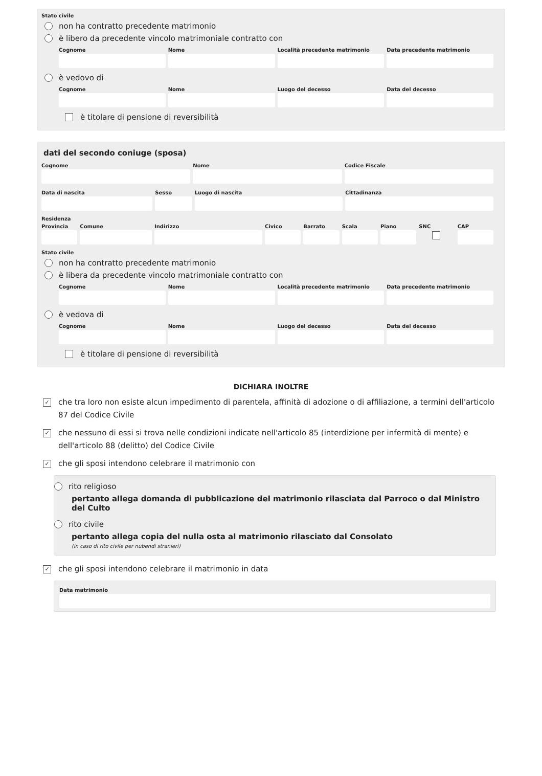Stato civile
non ha contratto precedente matrimonio
è libero da precedente vincolo matrimoniale contratto con
Cognome Nome Località precedente matrimonio Data precedente matrimonio
è vedovo di
Cognome Nome Luogo del decesso Data del decesso
è titolare di pensione di reversibilità
dati del secondo coniuge (sposa)
Cognome Nome Codice Fiscale
Data di nascita Sesso Luogo di nascita Cittadinanza
Residenza
Provincia Comune Indirizzo Civico Barrato Scala Piano SNC CAP
Stato civile
non ha contratto precedente matrimonio
è libera da precedente vincolo matrimoniale contratto con
Cognome Nome Località precedente matrimonio Data precedente matrimonio
è vedova di
Cognome Nome Luogo del decesso Data del decesso
è titolare di pensione di reversibilità
DICHIARA INOLTRE
✓ che tra loro non esiste alcun impedimento di parentela, affinità di adozione o di affiliazione, a termini dell'articolo 87 del Codice Civile
✓ che nessuno di essi si trova nelle condizioni indicate nell'articolo 85 (interdizione per infermità di mente) e dell'articolo 88 (delitto) del Codice Civile
✓ che gli sposi intendono celebrare il matrimonio con
rito religioso
pertanto allega domanda di pubblicazione del matrimonio rilasciata dal Parroco o dal Ministro del Culto
rito civile
pertanto allega copia del nulla osta al matrimonio rilasciato dal Consolato
(in caso di rito civile per nubendi stranieri)
✓ che gli sposi intendono celebrare il matrimonio in data
Data matrimonio